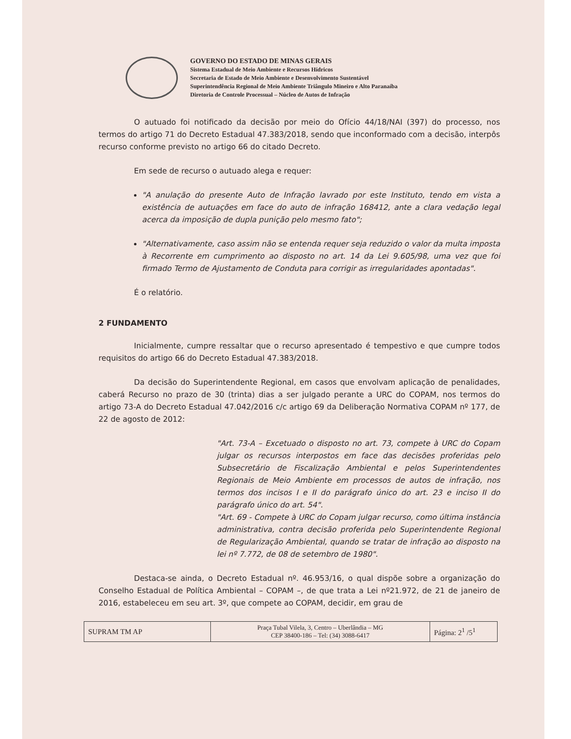GOVERNO DO ESTADO DE MINAS GERAIS
Sistema Estadual de Meio Ambiente e Recursos Hídricos
Secretaria de Estado de Meio Ambiente e Desenvolvimento Sustentável
Superintendência Regional de Meio Ambiente Triângulo Mineiro e Alto Paranaíba
Diretoria de Controle Processual – Núcleo de Autos de Infração
O autuado foi notificado da decisão por meio do Ofício 44/18/NAI (397) do processo, nos termos do artigo 71 do Decreto Estadual 47.383/2018, sendo que inconformado com a decisão, interpôs recurso conforme previsto no artigo 66 do citado Decreto.
Em sede de recurso o autuado alega e requer:
"A anulação do presente Auto de Infração lavrado por este Instituto, tendo em vista a existência de autuações em face do auto de infração 168412, ante a clara vedação legal acerca da imposição de dupla punição pelo mesmo fato";
"Alternativamente, caso assim não se entenda requer seja reduzido o valor da multa imposta à Recorrente em cumprimento ao disposto no art. 14 da Lei 9.605/98, uma vez que foi firmado Termo de Ajustamento de Conduta para corrigir as irregularidades apontadas".
É o relatório.
2 FUNDAMENTO
Inicialmente, cumpre ressaltar que o recurso apresentado é tempestivo e que cumpre todos requisitos do artigo 66 do Decreto Estadual 47.383/2018.
Da decisão do Superintendente Regional, em casos que envolvam aplicação de penalidades, caberá Recurso no prazo de 30 (trinta) dias a ser julgado perante a URC do COPAM, nos termos do artigo 73-A do Decreto Estadual 47.042/2016 c/c artigo 69 da Deliberação Normativa COPAM nº 177, de 22 de agosto de 2012:
"Art. 73-A – Excetuado o disposto no art. 73, compete à URC do Copam julgar os recursos interpostos em face das decisões proferidas pelo Subsecretário de Fiscalização Ambiental e pelos Superintendentes Regionais de Meio Ambiente em processos de autos de infração, nos termos dos incisos I e II do parágrafo único do art. 23 e inciso II do parágrafo único do art. 54".
"Art. 69 - Compete à URC do Copam julgar recurso, como última instância administrativa, contra decisão proferida pelo Superintendente Regional de Regularização Ambiental, quando se tratar de infração ao disposto na lei nº 7.772, de 08 de setembro de 1980".
Destaca-se ainda, o Decreto Estadual nº. 46.953/16, o qual dispõe sobre a organização do Conselho Estadual de Política Ambiental – COPAM –, de que trata a Lei nº21.972, de 21 de janeiro de 2016, estabeleceu em seu art. 3º, que compete ao COPAM, decidir, em grau de
| SUPRAM TM AP | Praça Tubal Vilela, 3, Centro – Uberlândia – MG CEP 38400-186 – Tel: (34) 3088-6417 | Página: 2<sup>1</sup> /5<sup>1</sup> |